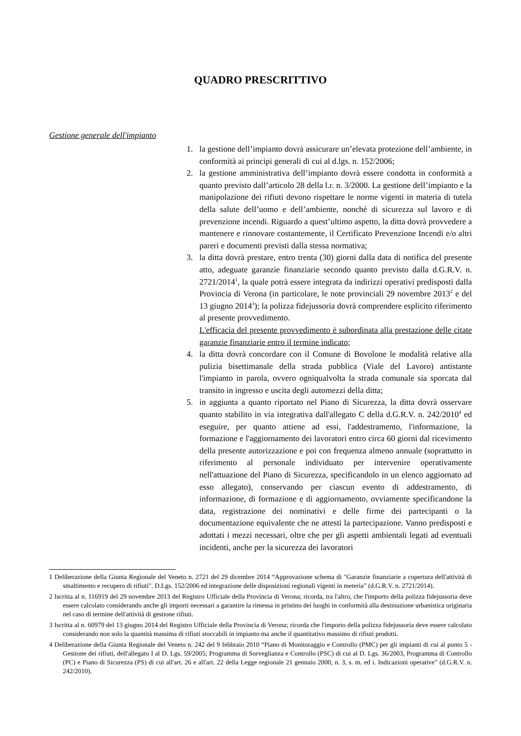QUADRO PRESCRITTIVO
Gestione generale dell'impianto
1. la gestione dell’impianto dovrà assicurare un’elevata protezione dell’ambiente, in conformità ai principi generali di cui al d.lgs. n. 152/2006;
2. la gestione amministrativa dell’impianto dovrà essere condotta in conformità a quanto previsto dall’articolo 28 della l.r. n. 3/2000. La gestione dell’impianto e la manipolazione dei rifiuti devono rispettare le norme vigenti in materia di tutela della salute dell’uomo e dell’ambiente, nonché di sicurezza sul lavoro e di prevenzione incendi. Riguardo a quest’ultimo aspetto, la ditta dovrà provvedere a mantenere e rinnovare costantemente, il Certificato Prevenzione Incendi e/o altri pareri e documenti previsti dalla stessa normativa;
3. la ditta dovrà prestare, entro trenta (30) giorni dalla data di notifica del presente atto, adeguate garanzie finanziarie secondo quanto previsto dalla d.G.R.V. n. 2721/2014<sup>1</sup>, la quale potrà essere integrata da indirizzi operativi predisposti dalla Provincia di Verona (in particolare, le note provinciali 29 novembre 2013<sup>2</sup> e del 13 giugno 2014<sup>3</sup>); la polizza fidejussoria dovrà comprendere esplicito riferimento al presente provvedimento.
L'efficacia del presente provvedimento è subordinata alla prestazione delle citate garanzie finanziarie entro il termine indicato;
4. la ditta dovrà concordare con il Comune di Bovolone le modalità relative alla pulizia bisettimanale della strada pubblica (Viale del Lavoro) antistante l'impianto in parola, ovvero ogniqualvolta la strada comunale sia sporcata dal transito in ingresso e uscita degli automezzi della ditta;
5. in aggiunta a quanto riportato nel Piano di Sicurezza, la ditta dovrà osservare quanto stabilito in via integrativa dall'allegato C della d.G.R.V. n. 242/2010<sup>4</sup> ed eseguire, per quanto attiene ad essi, l'addestramento, l'informazione, la formazione e l'aggiornamento dei lavoratori entro circa 60 giorni dal ricevimento della presente autorizzazione e poi con frequenza almeno annuale (soprattutto in riferimento al personale individuato per intervenire operativamente nell'attuazione del Piano di Sicurezza, specificandolo in un elenco aggiornato ad esso allegato), conservando per ciascun evento di addestramento, di informazione, di formazione e di aggiornamento, ovviamente specificandone la data, registrazione dei nominativi e delle firme dei partecipanti o la documentazione equivalente che ne attesti la partecipazione. Vanno predisposti e adottati i mezzi necessari, oltre che per gli aspetti ambientali legati ad eventuali incidenti, anche per la sicurezza dei lavoratori
1 Deliberazione della Giunta Regionale del Veneto n. 2721 del 29 dicembre 2014 “Approvazione schema di "Garanzie finanziarie a copertura dell'attività di smaltimento e recupero di rifiuti". D.Lgs. 152/2006 ed integrazione delle disposizioni regionali vigenti in meteria” (d.G.R.V. n. 2721/2014).
2 Iscritta al n. 116919 del 29 novembre 2013 del Registro Ufficiale della Provincia di Verona; ricorda, tra l'altro, che l'importo della polizza fidejussoria deve essere calcolato considerando anche gli importi necessari a garantire la rimessa in pristino dei luoghi in conformità alla destinazione urbanistica originaria nel caso di termine dell'attività di gestione rifiuti.
3 Iscritta al n. 60979 del 13 giugno 2014 del Registro Ufficiale della Provincia di Verona; ricorda che l'importo della polizza fidejussoria deve essere calcolato considerando non solo la quantità massima di rifiuti stoccabili in impianto ma anche il quantitativo massimo di rifiuti prodotti.
4 Deliberazione della Giunta Regionale del Veneto n. 242 del 9 febbraio 2010 “Piano di Monitoraggio e Controllo (PMC) per gli impianti di cui al punto 5 - Gestione dei rifiuti, dell'allegato I al D. Lgs. 59/2005; Programma di Sorveglianza e Controllo (PSC) di cui al D. Lgs. 36/2003, Programma di Controllo (PC) e Piano di Sicurezza (PS) di cui all'art. 26 e all'art. 22 della Legge regionale 21 gennaio 2000, n. 3, s. m. ed i. Indicazioni operative” (d.G.R.V. n. 242/2010).